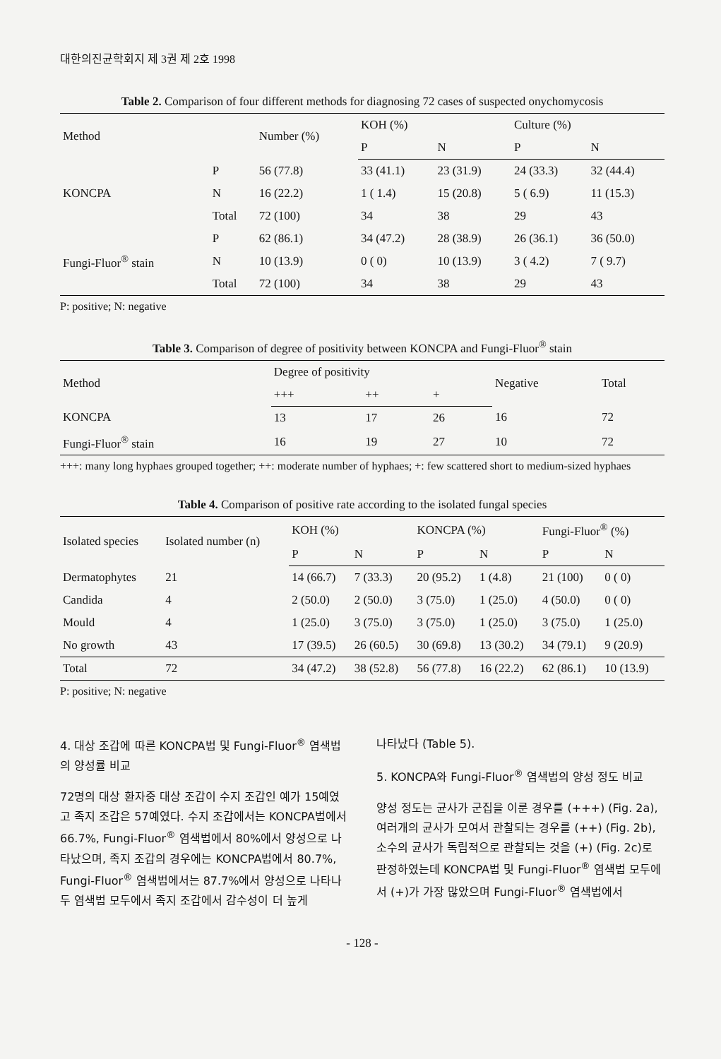대한의진균학회지 제 3권 제 2호 1998
Table 2. Comparison of four different methods for diagnosing 72 cases of suspected onychomycosis
| Method | | Number (%) | KOH (%) | | Culture (%) | |
| --- | --- | --- | --- | --- | --- | --- |
| | | | P | N | P | N |
| KONCPA | P | 56 (77.8) | 33 (41.1) | 23 (31.9) | 24 (33.3) | 32 (44.4) |
| | N | 16 (22.2) | 1 ( 1.4) | 15 (20.8) | 5 ( 6.9) | 11 (15.3) |
| | Total | 72 (100) | 34 | 38 | 29 | 43 |
| Fungi-Fluor<sup>®</sup> stain | P | 62 (86.1) | 34 (47.2) | 28 (38.9) | 26 (36.1) | 36 (50.0) |
| | N | 10 (13.9) | 0 ( 0) | 10 (13.9) | 3 ( 4.2) | 7 ( 9.7) |
| | Total | 72 (100) | 34 | 38 | 29 | 43 |
P: positive; N: negative
Table 3. Comparison of degree of positivity between KONCPA and Fungi-Fluor<sup>®</sup> stain
| Method | Degree of positivity | | | Negative | Total |
| --- | --- | --- | --- | --- | --- |
| | +++ | ++ | + | | |
| KONCPA | 13 | 17 | 26 | 16 | 72 |
| Fungi-Fluor<sup>®</sup> stain | 16 | 19 | 27 | 10 | 72 |
+++: many long hyphaes grouped together; ++: moderate number of hyphaes; +: few scattered short to medium-sized hyphaes
Table 4. Comparison of positive rate according to the isolated fungal species
| Isolated species | Isolated number (n) | KOH (%) | | KONCPA (%) | | Fungi-Fluor<sup>®</sup> (%) | |
| --- | --- | --- | --- | --- | --- | --- | --- |
| | | P | N | P | N | P | N |
| Dermatophytes | 21 | 14 (66.7) | 7 (33.3) | 20 (95.2) | 1 (4.8) | 21 (100) | 0 ( 0) |
| Candida | 4 | 2 (50.0) | 2 (50.0) | 3 (75.0) | 1 (25.0) | 4 (50.0) | 0 ( 0) |
| Mould | 4 | 1 (25.0) | 3 (75.0) | 3 (75.0) | 1 (25.0) | 3 (75.0) | 1 (25.0) |
| No growth | 43 | 17 (39.5) | 26 (60.5) | 30 (69.8) | 13 (30.2) | 34 (79.1) | 9 (20.9) |
| Total | 72 | 34 (47.2) | 38 (52.8) | 56 (77.8) | 16 (22.2) | 62 (86.1) | 10 (13.9) |
P: positive; N: negative
4. 대상 조갑에 따른 KONCPA법 및 Fungi-Fluor<sup>®</sup> 염색법의 양성률 비교
72명의 대상 환자중 대상 조갑이 수지 조갑인 예가 15예였고 족지 조갑은 57예였다. 수지 조갑에서는 KONCPA법에서 66.7%, Fungi-Fluor<sup>®</sup> 염색법에서 80%에서 양성으로 나타났으며, 족지 조갑의 경우에는 KONCPA법에서 80.7%, Fungi-Fluor<sup>®</sup> 염색법에서는 87.7%에서 양성으로 나타나 두 염색법 모두에서 족지 조갑에서 감수성이 더 높게
나타났다 (Table 5).
5. KONCPA와 Fungi-Fluor<sup>®</sup> 염색법의 양성 정도 비교
양성 정도는 균사가 군집을 이룬 경우를 (+++) (Fig. 2a), 여러개의 균사가 모여서 관찰되는 경우를 (++) (Fig. 2b), 소수의 균사가 독립적으로 관찰되는 것을 (+) (Fig. 2c)로 판정하였는데 KONCPA법 및 Fungi-Fluor<sup>®</sup> 염색법 모두에서 (+)가 가장 많았으며 Fungi-Fluor<sup>®</sup> 염색법에서
- 128 -